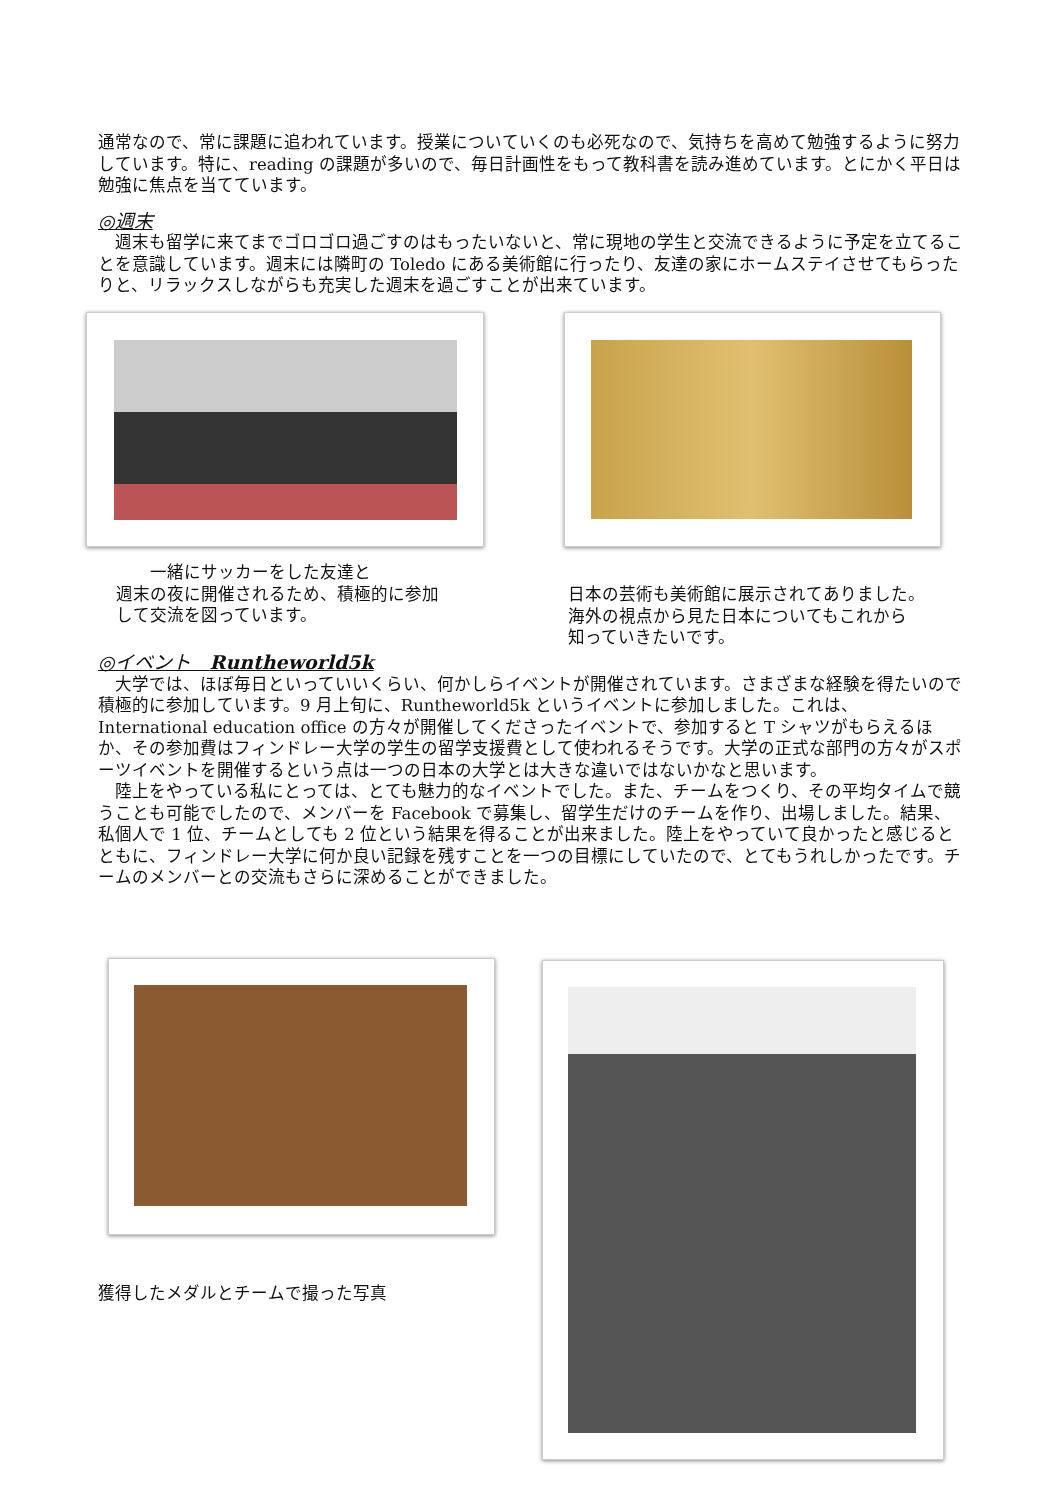通常なので、常に課題に追われています。授業についていくのも必死なので、気持ちを高めて勉強するように努力しています。特に、reading の課題が多いので、毎日計画性をもって教科書を読み進めています。とにかく平日は勉強に焦点を当てています。
◎週末
　週末も留学に来てまでゴロゴロ過ごすのはもったいないと、常に現地の学生と交流できるように予定を立てることを意識しています。週末には隣町の Toledo にある美術館に行ったり、友達の家にホームステイさせてもらったりと、リラックスしながらも充実した週末を過ごすことが出来ています。
　　一緒にサッカーをした友達と
週末の夜に開催されるため、積極的に参加
して交流を図っています。
日本の芸術も美術館に展示されてありました。
海外の視点から見た日本についてもこれから
知っていきたいです。
◎イベント　Runtheworld5k
　大学では、ほぼ毎日といっていいくらい、何かしらイベントが開催されています。さまざまな経験を得たいので積極的に参加しています。9 月上旬に、Runtheworld5k というイベントに参加しました。これは、International education office の方々が開催してくださったイベントで、参加すると T シャツがもらえるほか、その参加費はフィンドレー大学の学生の留学支援費として使われるそうです。大学の正式な部門の方々がスポーツイベントを開催するという点は一つの日本の大学とは大きな違いではないかなと思います。
　陸上をやっている私にとっては、とても魅力的なイベントでした。また、チームをつくり、その平均タイムで競うことも可能でしたので、メンバーを Facebook で募集し、留学生だけのチームを作り、出場しました。結果、私個人で 1 位、チームとしても 2 位という結果を得ることが出来ました。陸上をやっていて良かったと感じるとともに、フィンドレー大学に何か良い記録を残すことを一つの目標にしていたので、とてもうれしかったです。チームのメンバーとの交流もさらに深めることができました。
獲得したメダルとチームで撮った写真